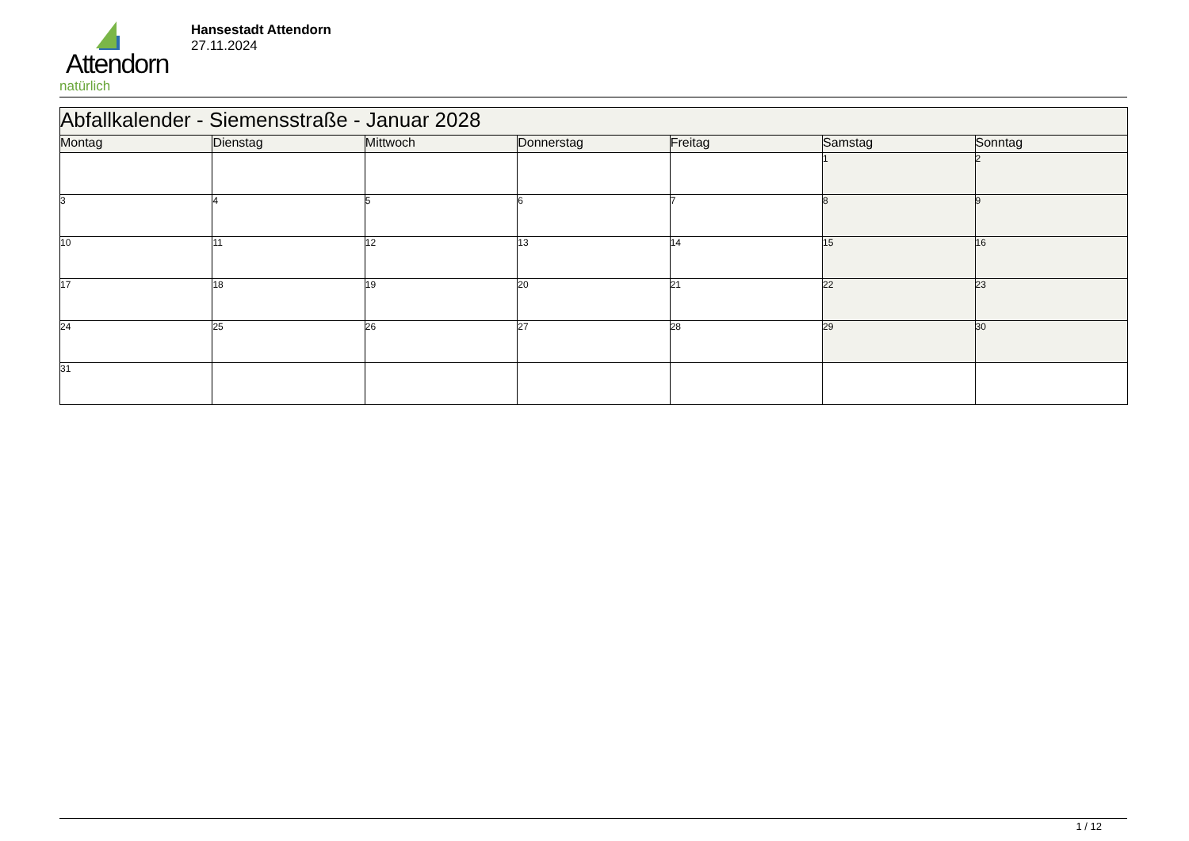Attendorn
natürlich
Hansestadt Attendorn
27.11.2024
| Abfallkalender - Siemensstraße - Januar 2028 | | | | | | |
| Montag | Dienstag | Mittwoch | Donnerstag | Freitag | Samstag | Sonntag |
| | | | | | 1 | 2 |
| 3 | 4 | 5 | 6 | 7 | 8 | 9 |
| 10 | 11 | 12 | 13 | 14 | 15 | 16 |
| 17 | 18 | 19 | 20 | 21 | 22 | 23 |
| 24 | 25 | 26 | 27 | 28 | 29 | 30 |
| 31 | | | | | | |
1 / 12